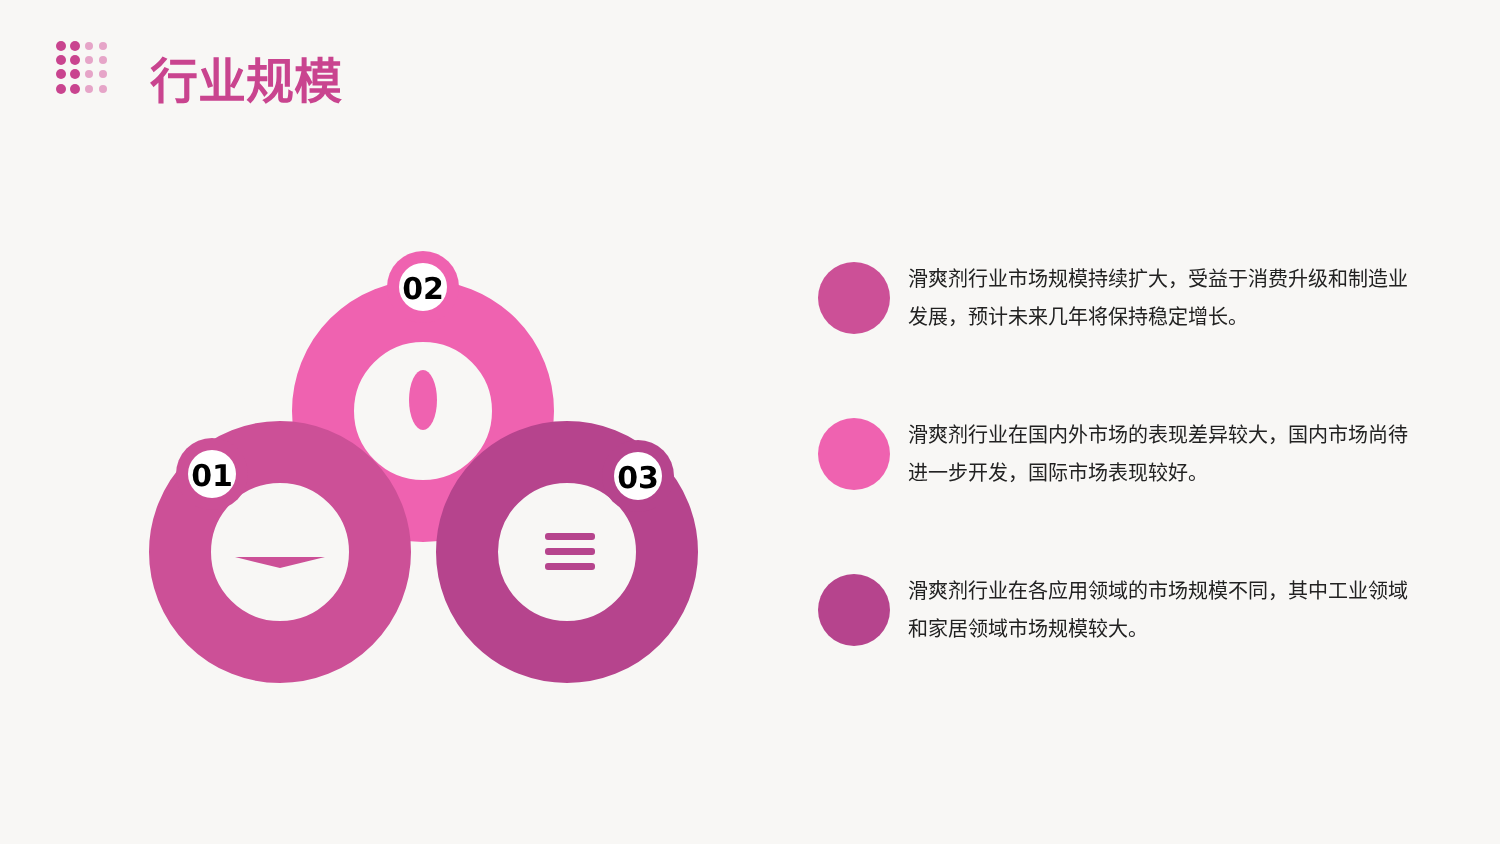行业规模
02
01
03
滑爽剂行业市场规模持续扩大，受益于消费升级和制造业发展，预计未来几年将保持稳定增长。
滑爽剂行业在国内外市场的表现差异较大，国内市场尚待进一步开发，国际市场表现较好。
滑爽剂行业在各应用领域的市场规模不同，其中工业领域和家居领域市场规模较大。